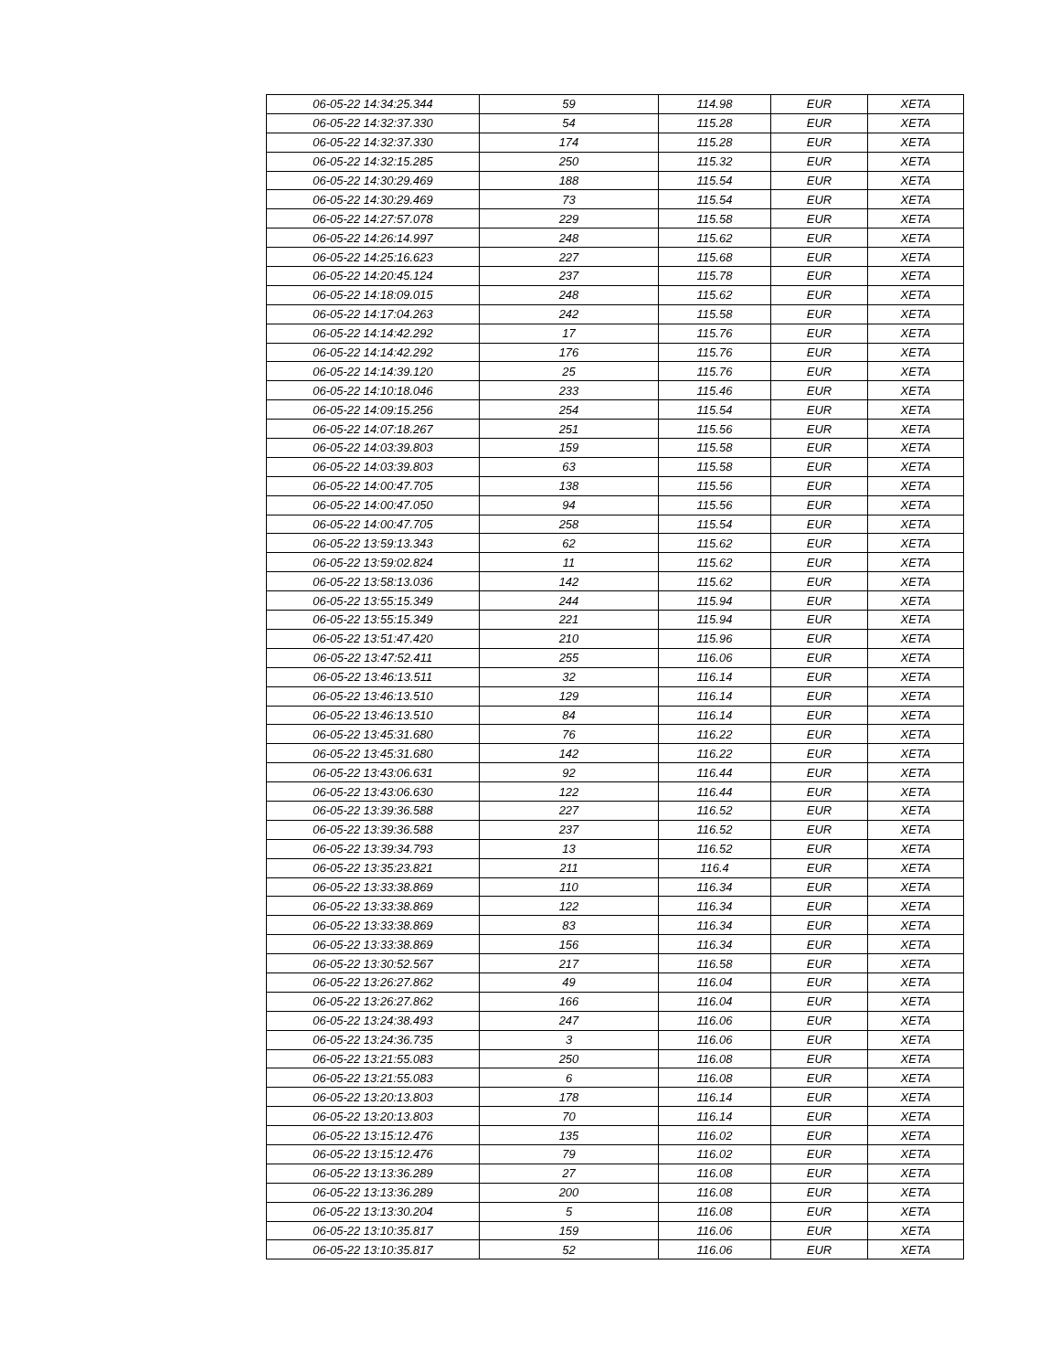| 06-05-22 14:34:25.344 | 59 | 114.98 | EUR | XETA |
| 06-05-22 14:32:37.330 | 54 | 115.28 | EUR | XETA |
| 06-05-22 14:32:37.330 | 174 | 115.28 | EUR | XETA |
| 06-05-22 14:32:15.285 | 250 | 115.32 | EUR | XETA |
| 06-05-22 14:30:29.469 | 188 | 115.54 | EUR | XETA |
| 06-05-22 14:30:29.469 | 73 | 115.54 | EUR | XETA |
| 06-05-22 14:27:57.078 | 229 | 115.58 | EUR | XETA |
| 06-05-22 14:26:14.997 | 248 | 115.62 | EUR | XETA |
| 06-05-22 14:25:16.623 | 227 | 115.68 | EUR | XETA |
| 06-05-22 14:20:45.124 | 237 | 115.78 | EUR | XETA |
| 06-05-22 14:18:09.015 | 248 | 115.62 | EUR | XETA |
| 06-05-22 14:17:04.263 | 242 | 115.58 | EUR | XETA |
| 06-05-22 14:14:42.292 | 17 | 115.76 | EUR | XETA |
| 06-05-22 14:14:42.292 | 176 | 115.76 | EUR | XETA |
| 06-05-22 14:14:39.120 | 25 | 115.76 | EUR | XETA |
| 06-05-22 14:10:18.046 | 233 | 115.46 | EUR | XETA |
| 06-05-22 14:09:15.256 | 254 | 115.54 | EUR | XETA |
| 06-05-22 14:07:18.267 | 251 | 115.56 | EUR | XETA |
| 06-05-22 14:03:39.803 | 159 | 115.58 | EUR | XETA |
| 06-05-22 14:03:39.803 | 63 | 115.58 | EUR | XETA |
| 06-05-22 14:00:47.705 | 138 | 115.56 | EUR | XETA |
| 06-05-22 14:00:47.050 | 94 | 115.56 | EUR | XETA |
| 06-05-22 14:00:47.705 | 258 | 115.54 | EUR | XETA |
| 06-05-22 13:59:13.343 | 62 | 115.62 | EUR | XETA |
| 06-05-22 13:59:02.824 | 11 | 115.62 | EUR | XETA |
| 06-05-22 13:58:13.036 | 142 | 115.62 | EUR | XETA |
| 06-05-22 13:55:15.349 | 244 | 115.94 | EUR | XETA |
| 06-05-22 13:55:15.349 | 221 | 115.94 | EUR | XETA |
| 06-05-22 13:51:47.420 | 210 | 115.96 | EUR | XETA |
| 06-05-22 13:47:52.411 | 255 | 116.06 | EUR | XETA |
| 06-05-22 13:46:13.511 | 32 | 116.14 | EUR | XETA |
| 06-05-22 13:46:13.510 | 129 | 116.14 | EUR | XETA |
| 06-05-22 13:46:13.510 | 84 | 116.14 | EUR | XETA |
| 06-05-22 13:45:31.680 | 76 | 116.22 | EUR | XETA |
| 06-05-22 13:45:31.680 | 142 | 116.22 | EUR | XETA |
| 06-05-22 13:43:06.631 | 92 | 116.44 | EUR | XETA |
| 06-05-22 13:43:06.630 | 122 | 116.44 | EUR | XETA |
| 06-05-22 13:39:36.588 | 227 | 116.52 | EUR | XETA |
| 06-05-22 13:39:36.588 | 237 | 116.52 | EUR | XETA |
| 06-05-22 13:39:34.793 | 13 | 116.52 | EUR | XETA |
| 06-05-22 13:35:23.821 | 211 | 116.4 | EUR | XETA |
| 06-05-22 13:33:38.869 | 110 | 116.34 | EUR | XETA |
| 06-05-22 13:33:38.869 | 122 | 116.34 | EUR | XETA |
| 06-05-22 13:33:38.869 | 83 | 116.34 | EUR | XETA |
| 06-05-22 13:33:38.869 | 156 | 116.34 | EUR | XETA |
| 06-05-22 13:30:52.567 | 217 | 116.58 | EUR | XETA |
| 06-05-22 13:26:27.862 | 49 | 116.04 | EUR | XETA |
| 06-05-22 13:26:27.862 | 166 | 116.04 | EUR | XETA |
| 06-05-22 13:24:38.493 | 247 | 116.06 | EUR | XETA |
| 06-05-22 13:24:36.735 | 3 | 116.06 | EUR | XETA |
| 06-05-22 13:21:55.083 | 250 | 116.08 | EUR | XETA |
| 06-05-22 13:21:55.083 | 6 | 116.08 | EUR | XETA |
| 06-05-22 13:20:13.803 | 178 | 116.14 | EUR | XETA |
| 06-05-22 13:20:13.803 | 70 | 116.14 | EUR | XETA |
| 06-05-22 13:15:12.476 | 135 | 116.02 | EUR | XETA |
| 06-05-22 13:15:12.476 | 79 | 116.02 | EUR | XETA |
| 06-05-22 13:13:36.289 | 27 | 116.08 | EUR | XETA |
| 06-05-22 13:13:36.289 | 200 | 116.08 | EUR | XETA |
| 06-05-22 13:13:30.204 | 5 | 116.08 | EUR | XETA |
| 06-05-22 13:10:35.817 | 159 | 116.06 | EUR | XETA |
| 06-05-22 13:10:35.817 | 52 | 116.06 | EUR | XETA |